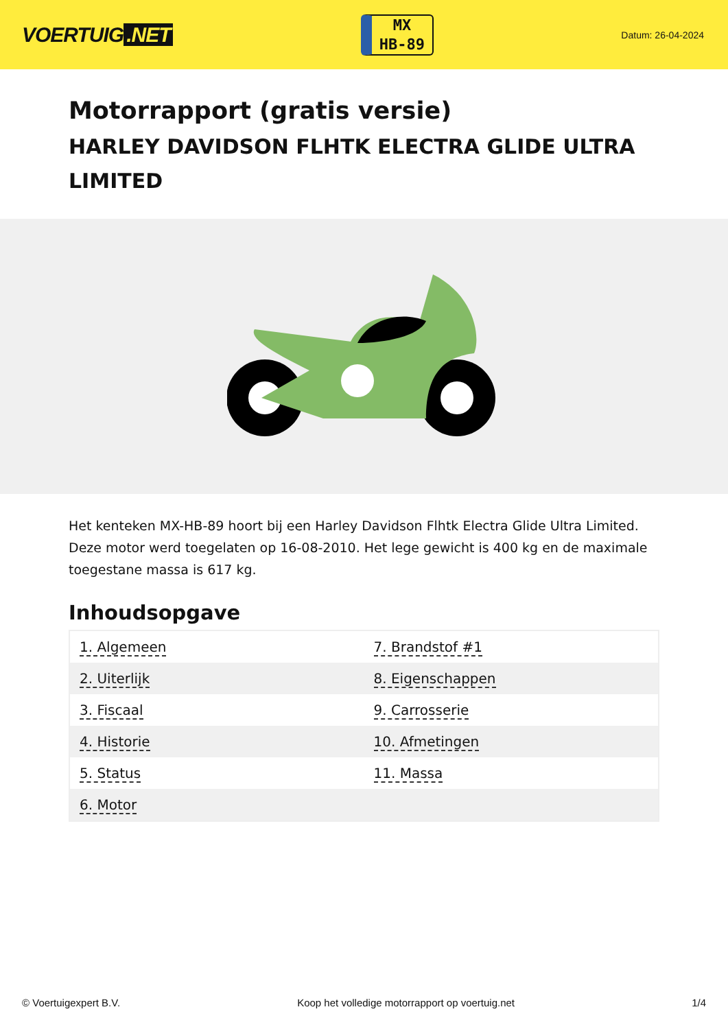VOERTUIG.NET
MX
HB-89
Datum: 26-04-2024
Motorrapport (gratis versie)
HARLEY DAVIDSON FLHTK ELECTRA GLIDE ULTRA LIMITED
Het kenteken MX-HB-89 hoort bij een Harley Davidson Flhtk Electra Glide Ultra Limited. Deze motor werd toegelaten op 16-08-2010. Het lege gewicht is 400 kg en de maximale toegestane massa is 617 kg.
Inhoudsopgave
| 1. Algemeen | 7. Brandstof #1 |
| 2. Uiterlijk | 8. Eigenschappen |
| 3. Fiscaal | 9. Carrosserie |
| 4. Historie | 10. Afmetingen |
| 5. Status | 11. Massa |
| 6. Motor | |
© Voertuigexpert B.V. Koop het volledige motorrapport op voertuig.net 1/4